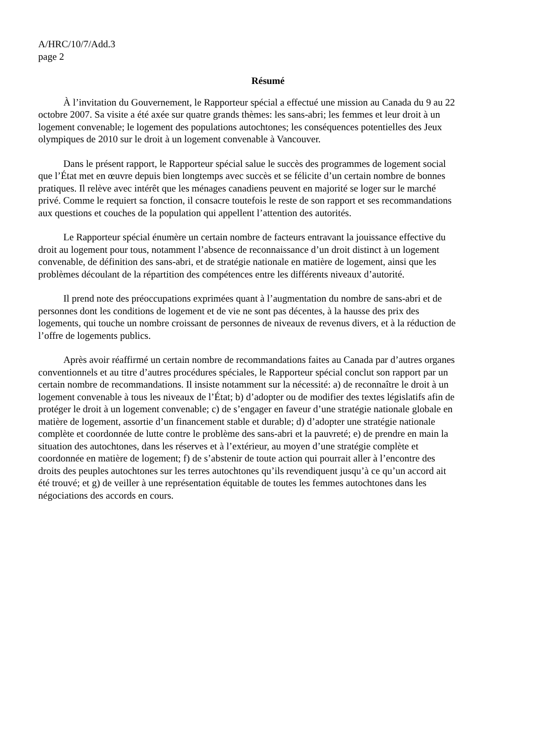A/HRC/10/7/Add.3
page 2
Résumé
À l’invitation du Gouvernement, le Rapporteur spécial a effectué une mission au Canada du 9 au 22 octobre 2007. Sa visite a été axée sur quatre grands thèmes: les sans-abri; les femmes et leur droit à un logement convenable; le logement des populations autochtones; les conséquences potentielles des Jeux olympiques de 2010 sur le droit à un logement convenable à Vancouver.
Dans le présent rapport, le Rapporteur spécial salue le succès des programmes de logement social que l’État met en œuvre depuis bien longtemps avec succès et se félicite d’un certain nombre de bonnes pratiques. Il relève avec intérêt que les ménages canadiens peuvent en majorité se loger sur le marché privé. Comme le requiert sa fonction, il consacre toutefois le reste de son rapport et ses recommandations aux questions et couches de la population qui appellent l’attention des autorités.
Le Rapporteur spécial énumère un certain nombre de facteurs entravant la jouissance effective du droit au logement pour tous, notamment l’absence de reconnaissance d’un droit distinct à un logement convenable, de définition des sans-abri, et de stratégie nationale en matière de logement, ainsi que les problèmes découlant de la répartition des compétences entre les différents niveaux d’autorité.
Il prend note des préoccupations exprimées quant à l’augmentation du nombre de sans-abri et de personnes dont les conditions de logement et de vie ne sont pas décentes, à la hausse des prix des logements, qui touche un nombre croissant de personnes de niveaux de revenus divers, et à la réduction de l’offre de logements publics.
Après avoir réaffirmé un certain nombre de recommandations faites au Canada par d’autres organes conventionnels et au titre d’autres procédures spéciales, le Rapporteur spécial conclut son rapport par un certain nombre de recommandations. Il insiste notamment sur la nécessité: a) de reconnaître le droit à un logement convenable à tous les niveaux de l’État; b) d’adopter ou de modifier des textes législatifs afin de protéger le droit à un logement convenable; c) de s’engager en faveur d’une stratégie nationale globale en matière de logement, assortie d’un financement stable et durable; d) d’adopter une stratégie nationale complète et coordonnée de lutte contre le problème des sans-abri et la pauvreté; e) de prendre en main la situation des autochtones, dans les réserves et à l’extérieur, au moyen d’une stratégie complète et coordonnée en matière de logement; f) de s’abstenir de toute action qui pourrait aller à l’encontre des droits des peuples autochtones sur les terres autochtones qu’ils revendiquent jusqu’à ce qu’un accord ait été trouvé; et g) de veiller à une représentation équitable de toutes les femmes autochtones dans les négociations des accords en cours.